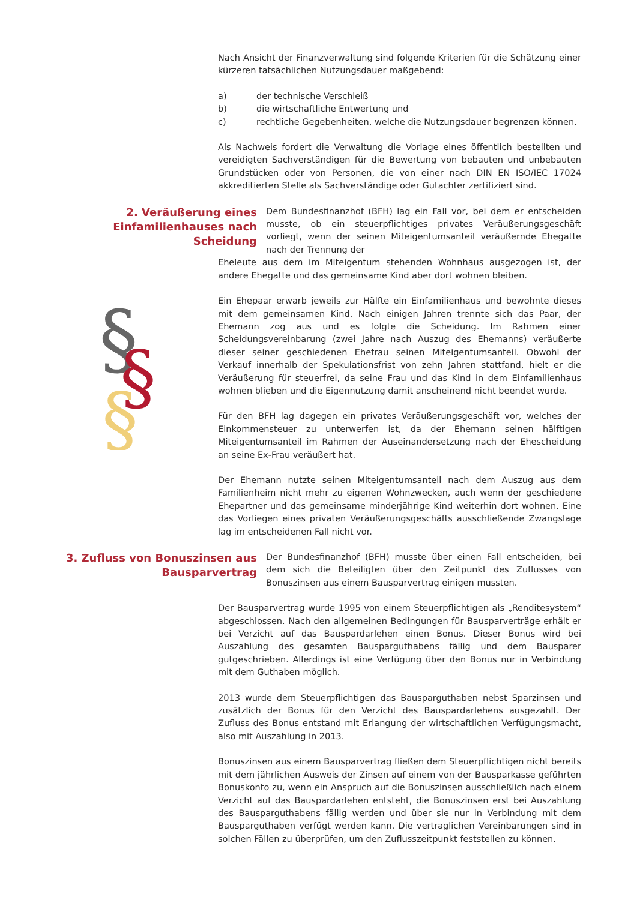Nach Ansicht der Finanzverwaltung sind folgende Kriterien für die Schätzung einer kürzeren tatsächlichen Nutzungsdauer maßgebend:
a) der technische Verschleiß
b) die wirtschaftliche Entwertung und
c) rechtliche Gegebenheiten, welche die Nutzungsdauer begrenzen können.
Als Nachweis fordert die Verwaltung die Vorlage eines öffentlich bestellten und vereidigten Sachverständigen für die Bewertung von bebauten und unbebauten Grundstücken oder von Personen, die von einer nach DIN EN ISO/IEC 17024 akkreditierten Stelle als Sachverständige oder Gutachter zertifiziert sind.
2. Veräußerung eines Einfamilienhauses nach Scheidung
Dem Bundesfinanzhof (BFH) lag ein Fall vor, bei dem er entscheiden musste, ob ein steuerpflichtiges privates Veräußerungsgeschäft vorliegt, wenn der seinen Miteigentumsanteil veräußernde Ehegatte nach der Trennung der
Eheleute aus dem im Miteigentum stehenden Wohnhaus ausgezogen ist, der andere Ehegatte und das gemeinsame Kind aber dort wohnen bleiben.
Ein Ehepaar erwarb jeweils zur Hälfte ein Einfamilienhaus und bewohnte dieses mit dem gemeinsamen Kind. Nach einigen Jahren trennte sich das Paar, der Ehemann zog aus und es folgte die Scheidung. Im Rahmen einer Scheidungsvereinbarung (zwei Jahre nach Auszug des Ehemanns) veräußerte dieser seiner geschiedenen Ehefrau seinen Miteigentumsanteil. Obwohl der Verkauf innerhalb der Spekulationsfrist von zehn Jahren stattfand, hielt er die Veräußerung für steuerfrei, da seine Frau und das Kind in dem Einfamilienhaus wohnen blieben und die Eigennutzung damit anscheinend nicht beendet wurde.
Für den BFH lag dagegen ein privates Veräußerungsgeschäft vor, welches der Einkommensteuer zu unterwerfen ist, da der Ehemann seinen hälftigen Miteigentumsanteil im Rahmen der Auseinandersetzung nach der Ehescheidung an seine Ex-Frau veräußert hat.
Der Ehemann nutzte seinen Miteigentumsanteil nach dem Auszug aus dem Familienheim nicht mehr zu eigenen Wohnzwecken, auch wenn der geschiedene Ehepartner und das gemeinsame minderjährige Kind weiterhin dort wohnen. Eine das Vorliegen eines privaten Veräußerungsgeschäfts ausschließende Zwangslage lag im entscheidenen Fall nicht vor.
3. Zufluss von Bonuszinsen aus Bausparvertrag
Der Bundesfinanzhof (BFH) musste über einen Fall entscheiden, bei dem sich die Beteiligten über den Zeitpunkt des Zuflusses von Bonuszinsen aus einem Bausparvertrag einigen mussten.
Der Bausparvertrag wurde 1995 von einem Steuerpflichtigen als „Renditesystem“ abgeschlossen. Nach den allgemeinen Bedingungen für Bausparverträge erhält er bei Verzicht auf das Bauspardarlehen einen Bonus. Dieser Bonus wird bei Auszahlung des gesamten Bausparguthabens fällig und dem Bausparer gutgeschrieben. Allerdings ist eine Verfügung über den Bonus nur in Verbindung mit dem Guthaben möglich.
2013 wurde dem Steuerpflichtigen das Bausparguthaben nebst Sparzinsen und zusätzlich der Bonus für den Verzicht des Bauspardarlehens ausgezahlt. Der Zufluss des Bonus entstand mit Erlangung der wirtschaftlichen Verfügungsmacht, also mit Auszahlung in 2013.
Bonuszinsen aus einem Bausparvertrag fließen dem Steuerpflichtigen nicht bereits mit dem jährlichen Ausweis der Zinsen auf einem von der Bausparkasse geführten Bonuskonto zu, wenn ein Anspruch auf die Bonuszinsen ausschließlich nach einem Verzicht auf das Bauspardarlehen entsteht, die Bonuszinsen erst bei Auszahlung des Bausparguthabens fällig werden und über sie nur in Verbindung mit dem Bausparguthaben verfügt werden kann. Die vertraglichen Vereinbarungen sind in solchen Fällen zu überprüfen, um den Zuflusszeitpunkt feststellen zu können.
§
§
§